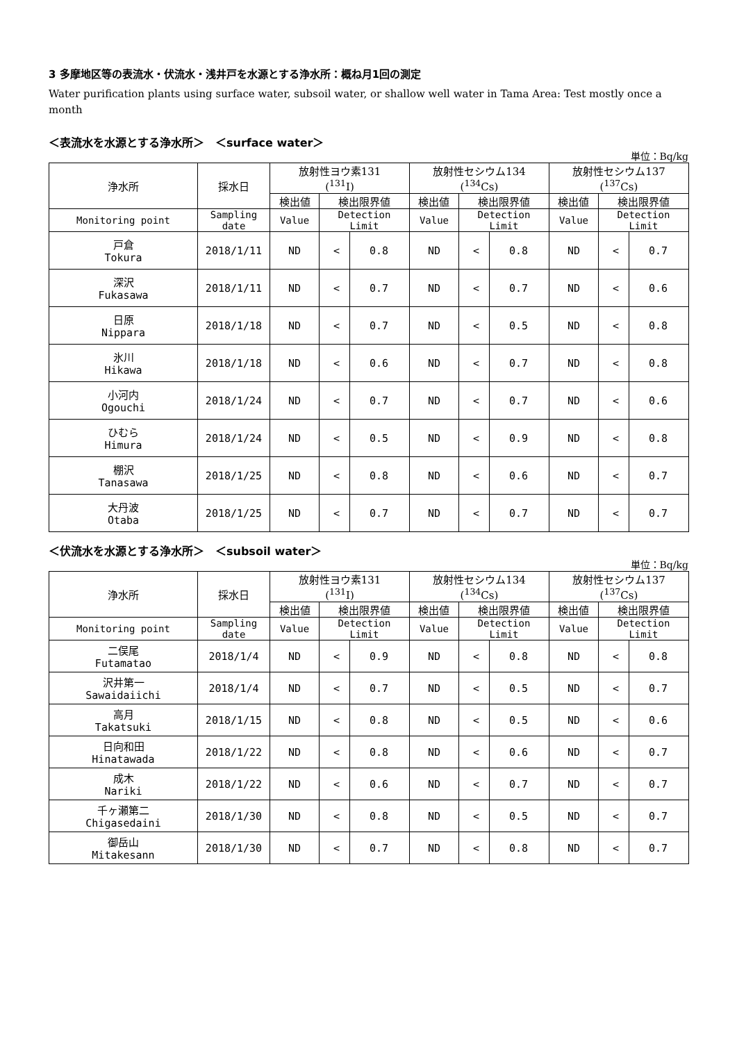3 多摩地区等の表流水・伏流水・浅井戸を水源とする浄水所：概ね月1回の測定
Water purification plants using surface water, subsoil water, or shallow well water in Tama Area: Test mostly once a month
＜表流水を水源とする浄水所＞　＜surface water＞
単位：Bq/kg
| 浄水所 | 採水日 | 放射性ヨウ素131 (<sup>131</sup>I) | | | 放射性セシウム134 (<sup>134</sup>Cs) | | | 放射性セシウム137 (<sup>137</sup>Cs) | | |
| --- | --- | --- | --- | --- | --- | --- | --- | --- | --- | --- |
| | | 検出値 | 検出限界値 | | 検出値 | 検出限界値 | | 検出値 | 検出限界値 | |
| Monitoring point | Sampling date | Value | Detection Limit | | Value | Detection Limit | | Value | Detection Limit | |
| 戸倉 Tokura | 2018/1/11 | ND | < | 0.8 | ND | < | 0.8 | ND | < | 0.7 |
| 深沢 Fukasawa | 2018/1/11 | ND | < | 0.7 | ND | < | 0.7 | ND | < | 0.6 |
| 日原 Nippara | 2018/1/18 | ND | < | 0.7 | ND | < | 0.5 | ND | < | 0.8 |
| 氷川 Hikawa | 2018/1/18 | ND | < | 0.6 | ND | < | 0.7 | ND | < | 0.8 |
| 小河内 Ogouchi | 2018/1/24 | ND | < | 0.7 | ND | < | 0.7 | ND | < | 0.6 |
| ひむら Himura | 2018/1/24 | ND | < | 0.5 | ND | < | 0.9 | ND | < | 0.8 |
| 棚沢 Tanasawa | 2018/1/25 | ND | < | 0.8 | ND | < | 0.6 | ND | < | 0.7 |
| 大丹波 Otaba | 2018/1/25 | ND | < | 0.7 | ND | < | 0.7 | ND | < | 0.7 |
＜伏流水を水源とする浄水所＞　＜subsoil water＞
単位：Bq/kg
| 浄水所 | 採水日 | 放射性ヨウ素131 (<sup>131</sup>I) | | | 放射性セシウム134 (<sup>134</sup>Cs) | | | 放射性セシウム137 (<sup>137</sup>Cs) | | |
| --- | --- | --- | --- | --- | --- | --- | --- | --- | --- | --- |
| | | 検出値 | 検出限界値 | | 検出値 | 検出限界値 | | 検出値 | 検出限界値 | |
| Monitoring point | Sampling date | Value | Detection Limit | | Value | Detection Limit | | Value | Detection Limit | |
| 二俣尾 Futamatao | 2018/1/4 | ND | < | 0.9 | ND | < | 0.8 | ND | < | 0.8 |
| 沢井第一 Sawaidaiichi | 2018/1/4 | ND | < | 0.7 | ND | < | 0.5 | ND | < | 0.7 |
| 高月 Takatsuki | 2018/1/15 | ND | < | 0.8 | ND | < | 0.5 | ND | < | 0.6 |
| 日向和田 Hinatawada | 2018/1/22 | ND | < | 0.8 | ND | < | 0.6 | ND | < | 0.7 |
| 成木 Nariki | 2018/1/22 | ND | < | 0.6 | ND | < | 0.7 | ND | < | 0.7 |
| 千ヶ瀬第二 Chigasedaini | 2018/1/30 | ND | < | 0.8 | ND | < | 0.5 | ND | < | 0.7 |
| 御岳山 Mitakesann | 2018/1/30 | ND | < | 0.7 | ND | < | 0.8 | ND | < | 0.7 |